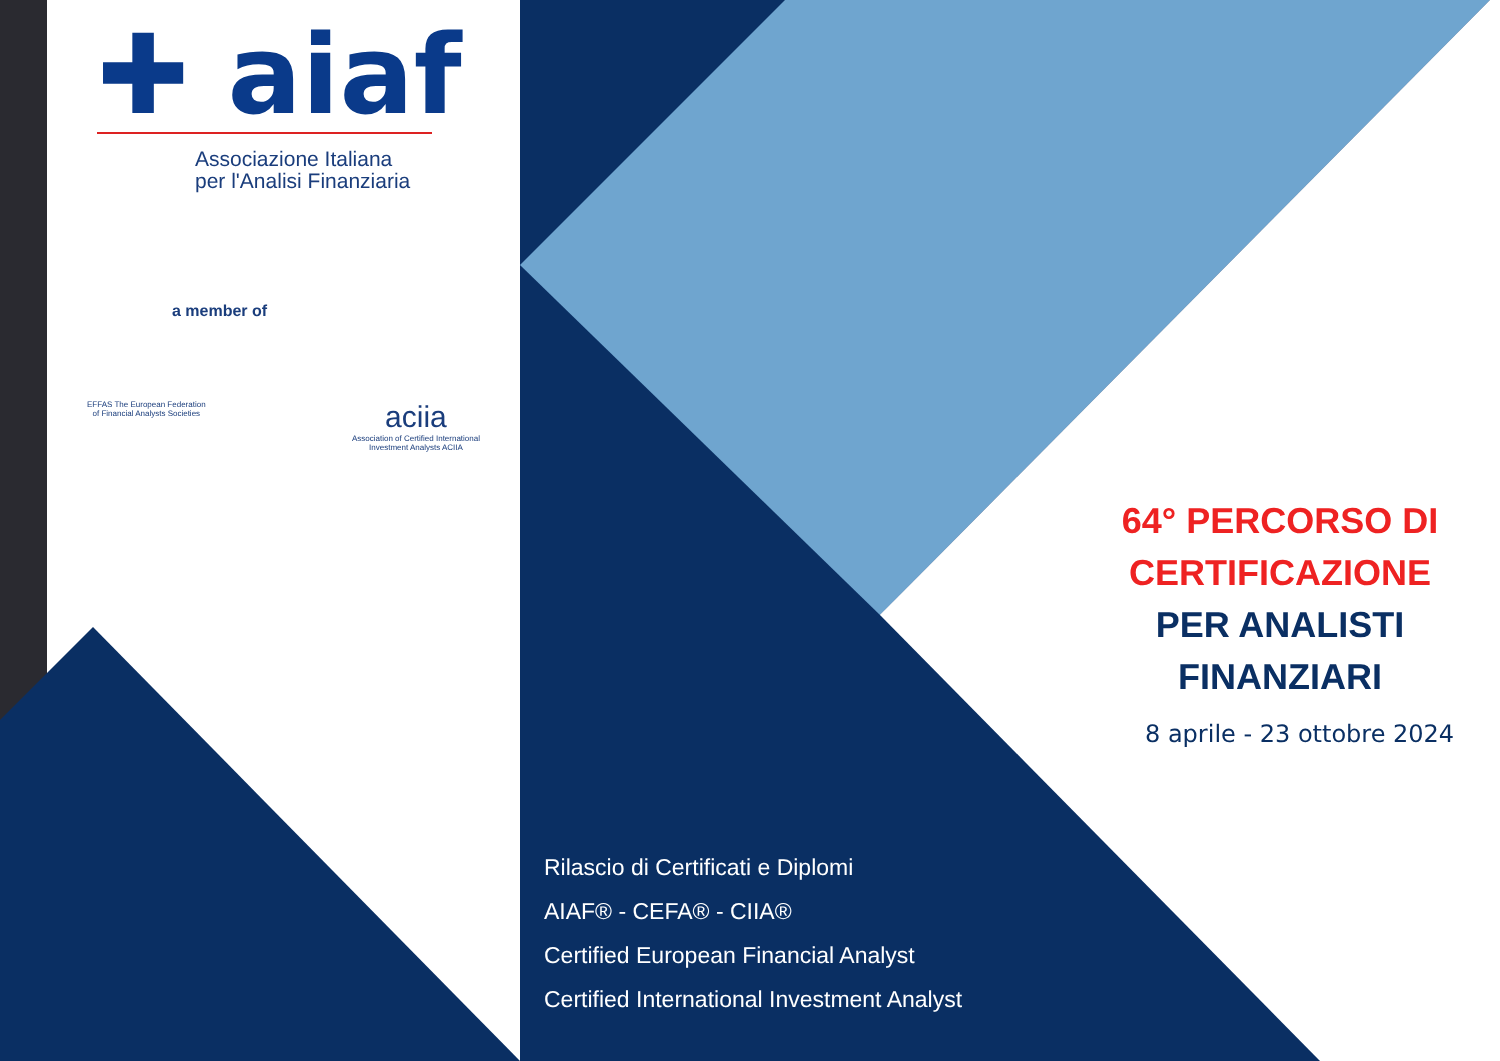✚ aiaf
Associazione Italiana
per l'Analisi Finanziaria
a member of
EFFAS The European Federation
of Financial Analysts Societies
aciia
Association of Certified International
Investment Analysts ACIIA
64° PERCORSO DI
CERTIFICAZIONE
PER ANALISTI
FINANZIARI
8 aprile - 23 ottobre 2024
Rilascio di Certificati e Diplomi
AIAF® - CEFA® - CIIA®
Certified European Financial Analyst
Certified International Investment Analyst